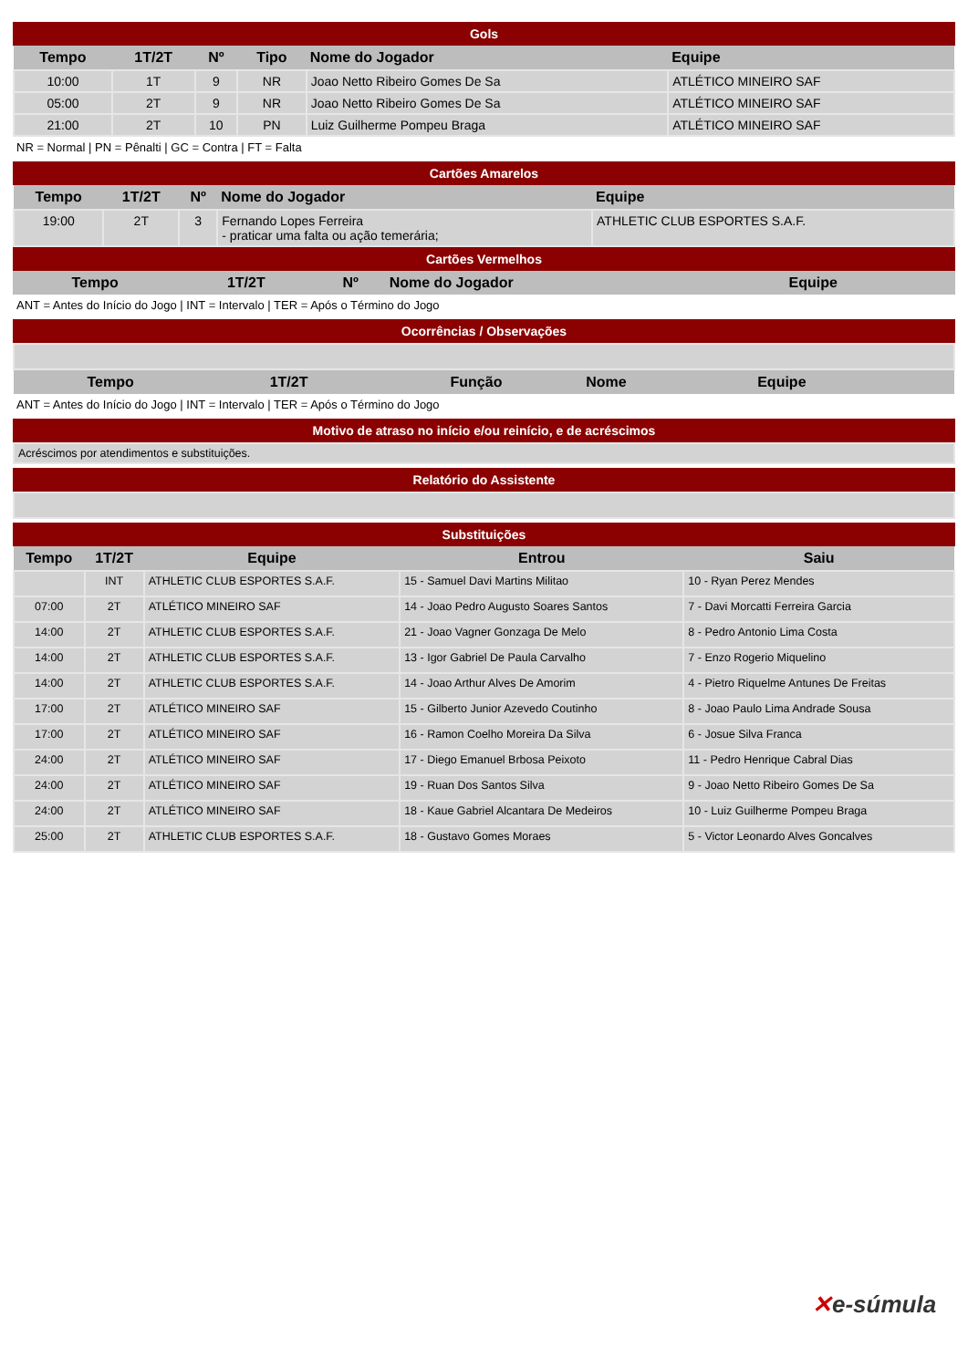Gols
| Tempo | 1T/2T | Nº | Tipo | Nome do Jogador | Equipe |
| --- | --- | --- | --- | --- | --- |
| 10:00 | 1T | 9 | NR | Joao Netto Ribeiro Gomes De Sa | ATLÉTICO MINEIRO SAF |
| 05:00 | 2T | 9 | NR | Joao Netto Ribeiro Gomes De Sa | ATLÉTICO MINEIRO SAF |
| 21:00 | 2T | 10 | PN | Luiz Guilherme Pompeu Braga | ATLÉTICO MINEIRO SAF |
NR = Normal | PN = Pênalti | GC = Contra | FT = Falta
Cartões Amarelos
| Tempo | 1T/2T | Nº | Nome do Jogador | Equipe |
| --- | --- | --- | --- | --- |
| 19:00 | 2T | 3 | Fernando Lopes Ferreira - praticar uma falta ou ação temerária; | ATHLETIC CLUB ESPORTES S.A.F. |
Cartões Vermelhos
| Tempo | 1T/2T | Nº | Nome do Jogador | Equipe |
| --- | --- | --- | --- | --- |
ANT = Antes do Início do Jogo | INT = Intervalo | TER = Após o Término do Jogo
Ocorrências / Observações
| Tempo | 1T/2T | Função | Nome | Equipe |
| --- | --- | --- | --- | --- |
ANT = Antes do Início do Jogo | INT = Intervalo | TER = Após o Término do Jogo
Motivo de atraso no início e/ou reinício, e de acréscimos
| Acréscimos por atendimentos e substituições. |
Relatório do Assistente
Substituições
| Tempo | 1T/2T | Equipe | Entrou | Saiu |
| --- | --- | --- | --- | --- |
| | INT | ATHLETIC CLUB ESPORTES S.A.F. | 15 - Samuel Davi Martins Militao | 10 - Ryan Perez Mendes |
| 07:00 | 2T | ATLÉTICO MINEIRO SAF | 14 - Joao Pedro Augusto Soares Santos | 7 - Davi Morcatti Ferreira Garcia |
| 14:00 | 2T | ATHLETIC CLUB ESPORTES S.A.F. | 21 - Joao Vagner Gonzaga De Melo | 8 - Pedro Antonio Lima Costa |
| 14:00 | 2T | ATHLETIC CLUB ESPORTES S.A.F. | 13 - Igor Gabriel De Paula Carvalho | 7 - Enzo Rogerio Miquelino |
| 14:00 | 2T | ATHLETIC CLUB ESPORTES S.A.F. | 14 - Joao Arthur Alves De Amorim | 4 - Pietro Riquelme Antunes De Freitas |
| 17:00 | 2T | ATLÉTICO MINEIRO SAF | 15 - Gilberto Junior Azevedo Coutinho | 8 - Joao Paulo Lima Andrade Sousa |
| 17:00 | 2T | ATLÉTICO MINEIRO SAF | 16 - Ramon Coelho Moreira Da Silva | 6 - Josue Silva Franca |
| 24:00 | 2T | ATLÉTICO MINEIRO SAF | 17 - Diego Emanuel Brbosa Peixoto | 11 - Pedro Henrique Cabral Dias |
| 24:00 | 2T | ATLÉTICO MINEIRO SAF | 19 - Ruan Dos Santos Silva | 9 - Joao Netto Ribeiro Gomes De Sa |
| 24:00 | 2T | ATLÉTICO MINEIRO SAF | 18 - Kaue Gabriel Alcantara De Medeiros | 10 - Luiz Guilherme Pompeu Braga |
| 25:00 | 2T | ATHLETIC CLUB ESPORTES S.A.F. | 18 - Gustavo Gomes Moraes | 5 - Victor Leonardo Alves Goncalves |
✕e-súmula